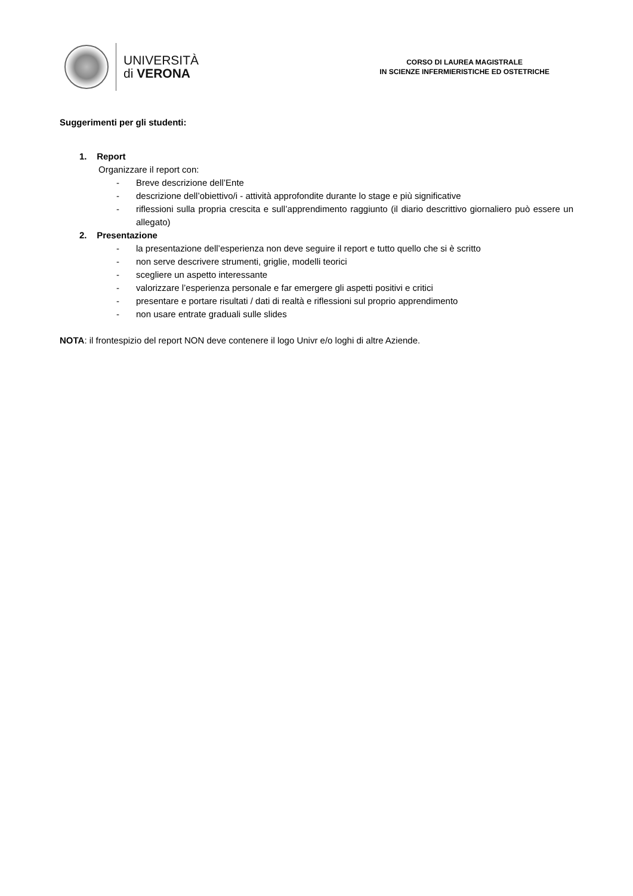UNIVERSITÀ
di VERONA
CORSO DI LAUREA MAGISTRALE
IN SCIENZE INFERMIERISTICHE ED OSTETRICHE
Suggerimenti per gli studenti:
1. Report
Organizzare il report con:
- Breve descrizione dell’Ente
- descrizione dell’obiettivo/i - attività approfondite durante lo stage e più significative
- riflessioni sulla propria crescita e sull’apprendimento raggiunto (il diario descrittivo giornaliero può essere un allegato)
2. Presentazione
- la presentazione dell’esperienza non deve seguire il report e tutto quello che si è scritto
- non serve descrivere strumenti, griglie, modelli teorici
- scegliere un aspetto interessante
- valorizzare l’esperienza personale e far emergere gli aspetti positivi e critici
- presentare e portare risultati / dati di realtà e riflessioni sul proprio apprendimento
- non usare entrate graduali sulle slides
NOTA: il frontespizio del report NON deve contenere il logo Univr e/o loghi di altre Aziende.